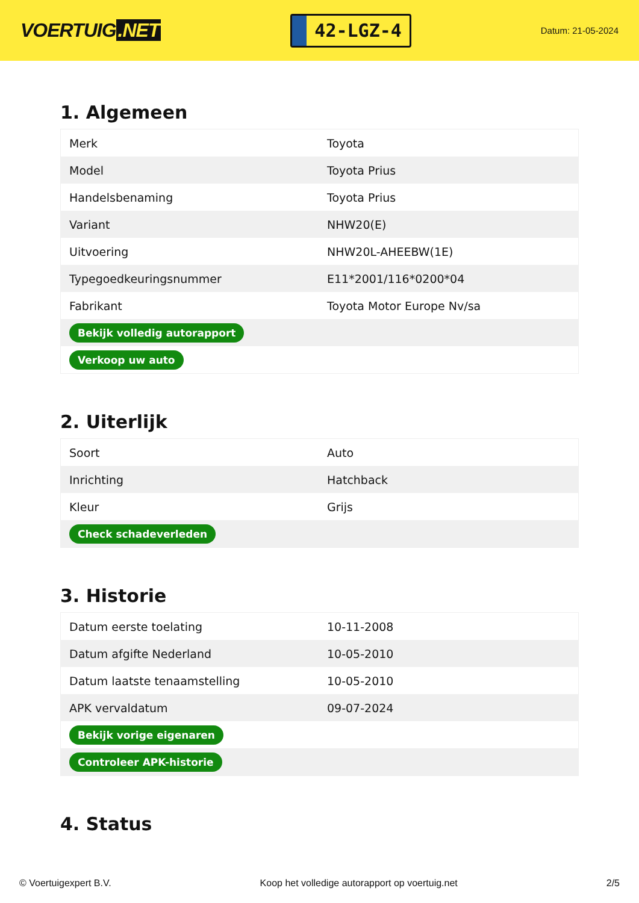VOERTUIG.NET
42-LGZ-4
Datum: 21-05-2024
1. Algemeen
| Merk | Toyota |
| Model | Toyota Prius |
| Handelsbenaming | Toyota Prius |
| Variant | NHW20(E) |
| Uitvoering | NHW20L-AHEEBW(1E) |
| Typegoedkeuringsnummer | E11*2001/116*0200*04 |
| Fabrikant | Toyota Motor Europe Nv/sa |
| Bekijk volledig autorapport | |
| Verkoop uw auto | |
2. Uiterlijk
| Soort | Auto |
| Inrichting | Hatchback |
| Kleur | Grijs |
| Check schadeverleden | |
3. Historie
| Datum eerste toelating | 10-11-2008 |
| Datum afgifte Nederland | 10-05-2010 |
| Datum laatste tenaamstelling | 10-05-2010 |
| APK vervaldatum | 09-07-2024 |
| Bekijk vorige eigenaren | |
| Controleer APK-historie | |
4. Status
© Voertuigexpert B.V. Koop het volledige autorapport op voertuig.net 2/5